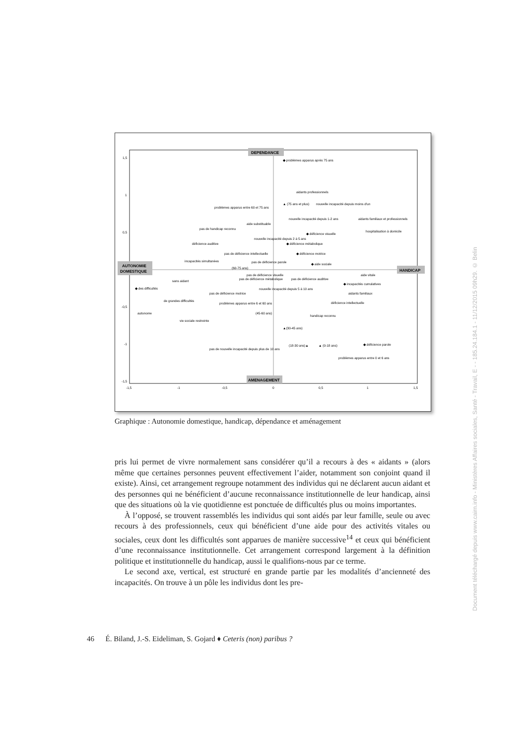DEPENDANCE
AMENAGEMENT
AUTONOMIE
DOMESTIQUE
HANDICAP
1,5
1
0,5
-0,5
-1
-1,5
-1,5
-1
-0,5
0
0,5
1
1,5
◆ problèmes apparus après 75 ans
aidants professionnels
▲ (75 ans et plus)
nouvelle incapacité depuis moins d'un
problèmes apparus entre 60 et 75 ans
nouvelle incapacité depuis 1-2 ans
aidants familiaux et professionnels
aide substituable
pas de handicap reconnu
hospitalisation à domicile
◆ déficience visuelle
nouvelle incapacité depuis 2 à 5 ans
déficience auditive
◆ déficience métabolique
pas de déficience intellectuelle
◆ déficience motrice
incapacités simultanées
pas de déficience parole
◆ aide sociale
(60-75 ans)
pas de déficience visuelle
aide vitale
pas de déficience métabolique
pas de déficience auditive
sans aidant
◆ incapacités cumulatives
◆ des difficultés
nouvelle incapacité depuis 5 à 10 ans
pas de déficience motrice
aidants familiaux
de grandes difficultés
déficience intellectuelle
problèmes apparus entre 6 et 60 ans
autonome
(45-60 ans)
handicap reconnu
vie sociale restreinte
▲(30-45 ans)
(18-30 ans)▲
▲ (0-18 ans)
◆ déficience parole
pas de nouvelle incapacité depuis plus de 10 ans
problèmes apparus entre 0 et 6 ans
Graphique : Autonomie domestique, handicap, dépendance et aménagement
pris lui permet de vivre normalement sans considérer qu’il a recours à des « aidants » (alors même que certaines personnes peuvent effectivement l’aider, notamment son conjoint quand il existe). Ainsi, cet arrangement regroupe notamment des individus qui ne déclarent aucun aidant et des personnes qui ne bénéficient d’aucune reconnaissance institutionnelle de leur handicap, ainsi que des situations où la vie quotidienne est ponctuée de difficultés plus ou moins importantes.
À l’opposé, se trouvent rassemblés les individus qui sont aidés par leur famille, seule ou avec recours à des professionnels, ceux qui bénéficient d’une aide pour des activités vitales ou sociales, ceux dont les difficultés sont apparues de manière successive<sup>14</sup> et ceux qui bénéficient d’une reconnaissance institutionnelle. Cet arrangement correspond largement à la définition politique et institutionnelle du handicap, aussi le qualifions-nous par ce terme.
Le second axe, vertical, est structuré en grande partie par les modalités d’ancienneté des incapacités. On trouve à un pôle les individus dont les pre-
46 É. Biland, J.-S. Eideliman, S. Gojard ♦ Ceteris (non) paribus ?
Document téléchargé depuis www.cairn.info - Ministères Affaires sociales, Santé - Travail, E - - 185.24.184.1 - 11/12/2015 09h29. © Belin